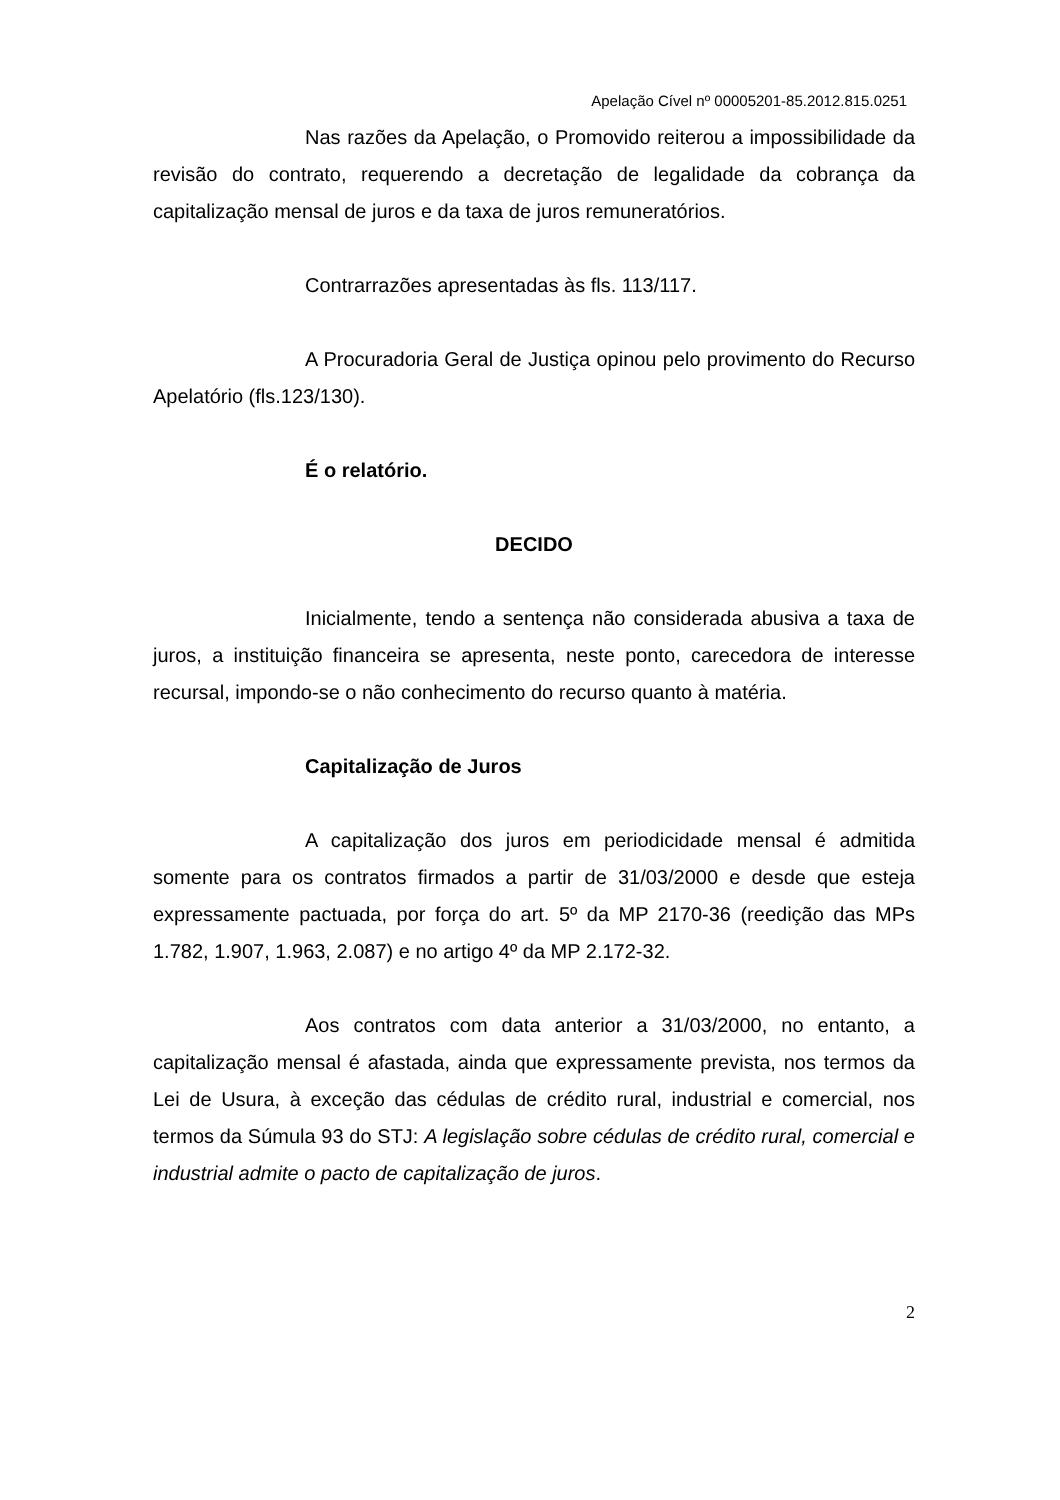Apelação Cível nº 00005201-85.2012.815.0251
Nas razões da Apelação, o Promovido reiterou a impossibilidade da revisão do contrato, requerendo a decretação de legalidade da cobrança da capitalização mensal de juros e da taxa de juros remuneratórios.
Contrarrazões apresentadas às fls. 113/117.
A Procuradoria Geral de Justiça opinou pelo provimento do Recurso Apelatório (fls.123/130).
É o relatório.
DECIDO
Inicialmente, tendo a sentença não considerada abusiva a taxa de juros, a instituição financeira se apresenta, neste ponto, carecedora de interesse recursal, impondo-se o não conhecimento do recurso quanto à matéria.
Capitalização de Juros
A capitalização dos juros em periodicidade mensal é admitida somente para os contratos firmados a partir de 31/03/2000 e desde que esteja expressamente pactuada, por força do art. 5º da MP 2170-36 (reedição das MPs 1.782, 1.907, 1.963, 2.087) e no artigo 4º da MP 2.172-32.
Aos contratos com data anterior a 31/03/2000, no entanto, a capitalização mensal é afastada, ainda que expressamente prevista, nos termos da Lei de Usura, à exceção das cédulas de crédito rural, industrial e comercial, nos termos da Súmula 93 do STJ: A legislação sobre cédulas de crédito rural, comercial e industrial admite o pacto de capitalização de juros.
2